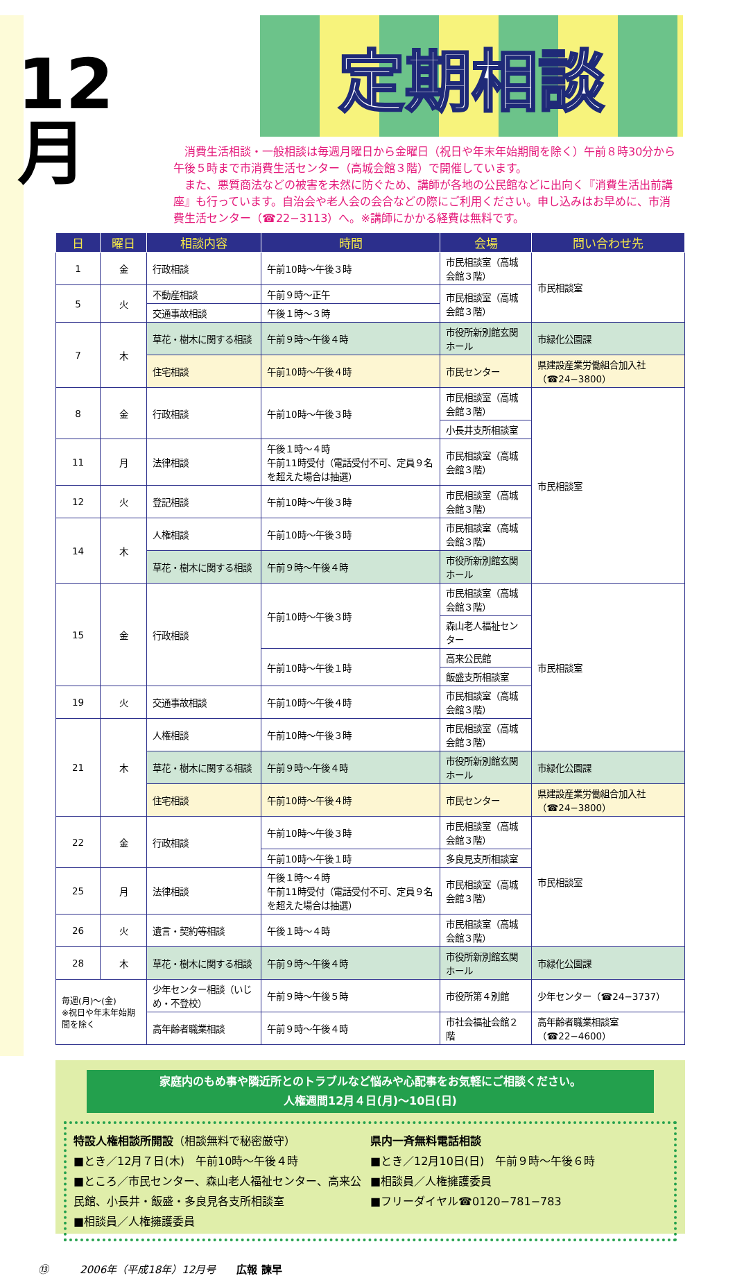12
月
定期相談
消費生活相談・一般相談は毎週月曜日から金曜日（祝日や年末年始期間を除く）午前８時30分から午後５時まで市消費生活センター（高城会館３階）で開催しています。
また、悪質商法などの被害を未然に防ぐため、講師が各地の公民館などに出向く『消費生活出前講座』も行っています。自治会や老人会の会合などの際にご利用ください。申し込みはお早めに、市消費生活センター（☎22−3113）へ。※講師にかかる経費は無料です。
| 日 | 曜日 | 相談内容 | 時間 | 会場 | 問い合わせ先 |
| --- | --- | --- | --- | --- | --- |
| 1 | 金 | 行政相談 | 午前10時〜午後３時 | 市民相談室（高城会館３階） | 市民相談室 |
| 5 | 火 | 不動産相談 | 午前９時〜正午 | 市民相談室（高城会館３階） | |
| | | 交通事故相談 | 午後１時〜３時 | | |
| 7 | 木 | 草花・樹木に関する相談 | 午前９時〜午後４時 | 市役所新別館玄関ホール | 市緑化公園課 |
| | | 住宅相談 | 午前10時〜午後４時 | 市民センター | 県建設産業労働組合加入社（☎24−3800） |
| 8 | 金 | 行政相談 | 午前10時〜午後３時 | 市民相談室（高城会館３階） | 市民相談室 |
| | | | | 小長井支所相談室 | |
| 11 | 月 | 法律相談 | 午後１時〜４時 午前11時受付（電話受付不可、定員９名を超えた場合は抽選） | 市民相談室（高城会館３階） | |
| 12 | 火 | 登記相談 | 午前10時〜午後３時 | 市民相談室（高城会館３階） | |
| 14 | 木 | 人権相談 | 午前10時〜午後３時 | 市民相談室（高城会館３階） | |
| | | 草花・樹木に関する相談 | 午前９時〜午後４時 | 市役所新別館玄関ホール | |
| 15 | 金 | 行政相談 | 午前10時〜午後３時 | 市民相談室（高城会館３階） | 市民相談室 |
| | | | | 森山老人福祉センター | |
| | | | 午前10時〜午後１時 | 高来公民館 | |
| | | | | 飯盛支所相談室 | |
| 19 | 火 | 交通事故相談 | 午前10時〜午後４時 | 市民相談室（高城会館３階） | |
| 21 | 木 | 人権相談 | 午前10時〜午後３時 | 市民相談室（高城会館３階） | |
| | | 草花・樹木に関する相談 | 午前９時〜午後４時 | 市役所新別館玄関ホール | 市緑化公園課 |
| | | 住宅相談 | 午前10時〜午後４時 | 市民センター | 県建設産業労働組合加入社（☎24−3800） |
| 22 | 金 | 行政相談 | 午前10時〜午後３時 | 市民相談室（高城会館３階） | 市民相談室 |
| | | | 午前10時〜午後１時 | 多良見支所相談室 | |
| 25 | 月 | 法律相談 | 午後１時〜４時 午前11時受付（電話受付不可、定員９名を超えた場合は抽選） | 市民相談室（高城会館３階） | |
| 26 | 火 | 遺言・契約等相談 | 午後１時〜４時 | 市民相談室（高城会館３階） | |
| 28 | 木 | 草花・樹木に関する相談 | 午前９時〜午後４時 | 市役所新別館玄関ホール | 市緑化公園課 |
| 毎週(月)〜(金) ※祝日や年末年始期間を除く | | 少年センター相談（いじめ・不登校） | 午前９時〜午後５時 | 市役所第４別館 | 少年センター（☎24−3737） |
| | | 高年齢者職業相談 | 午前９時〜午後４時 | 市社会福祉会館２階 | 高年齢者職業相談室（☎22−4600） |
家庭内のもめ事や隣近所とのトラブルなど悩みや心配事をお気軽にご相談ください。
人権週間12月４日(月)〜10日(日)
特設人権相談所開設（相談無料で秘密厳守）
■とき／12月７日(木)　午前10時〜午後４時
■ところ／市民センター、森山老人福祉センター、高来公民館、小長井・飯盛・多良見各支所相談室
■相談員／人権擁護委員
県内一斉無料電話相談
■とき／12月10日(日)　午前９時〜午後６時
■相談員／人権擁護委員
■フリーダイヤル☎0120−781−783
⑬　　　2006年（平成18年）12月号　　広報 諫早